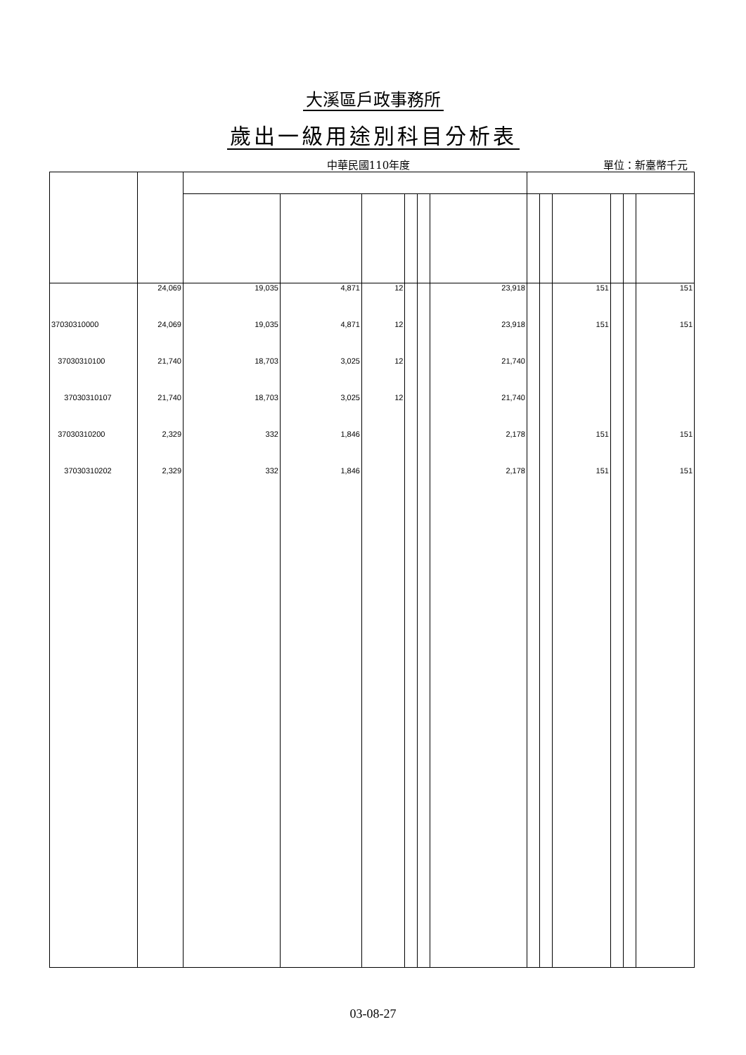大溪區戶政事務所
歲出一級用途別科目分析表
中華民國110年度 單位：新臺幣千元
| | 24,069 | 19,035 | 4,871 | 12 | | | 23,918 | | | 151 | | | 151 |
| 37030310000 | 24,069 | 19,035 | 4,871 | 12 | | | 23,918 | | | 151 | | | 151 |
| 37030310100 | 21,740 | 18,703 | 3,025 | 12 | | | 21,740 | | | | | | |
| 37030310107 | 21,740 | 18,703 | 3,025 | 12 | | | 21,740 | | | | | | |
| 37030310200 | 2,329 | 332 | 1,846 | | | | 2,178 | | | 151 | | | 151 |
| 37030310202 | 2,329 | 332 | 1,846 | | | | 2,178 | | | 151 | | | 151 |
03-08-27